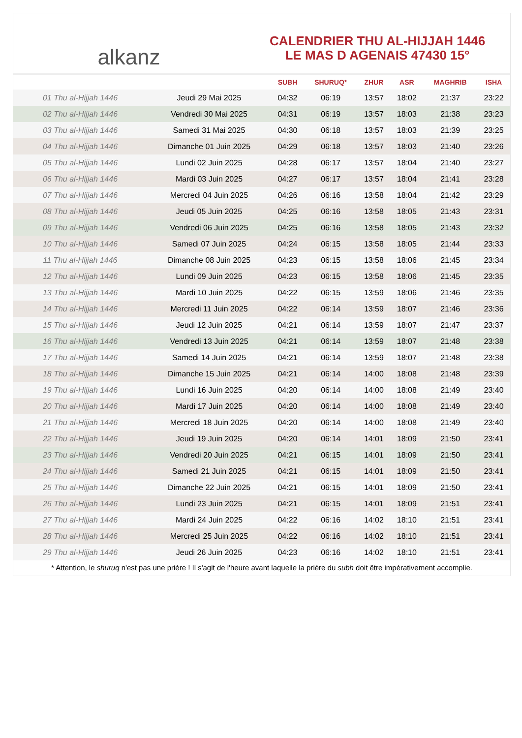alkanz
CALENDRIER THU AL-HIJJAH 1446
LE MAS D AGENAIS 47430 15°
| | | SUBH | SHURUQ* | ZHUR | ASR | MAGHRIB | ISHA |
| --- | --- | --- | --- | --- | --- | --- | --- |
| 01 Thu al-Hijjah 1446 | Jeudi 29 Mai 2025 | 04:32 | 06:19 | 13:57 | 18:02 | 21:37 | 23:22 |
| 02 Thu al-Hijjah 1446 | Vendredi 30 Mai 2025 | 04:31 | 06:19 | 13:57 | 18:03 | 21:38 | 23:23 |
| 03 Thu al-Hijjah 1446 | Samedi 31 Mai 2025 | 04:30 | 06:18 | 13:57 | 18:03 | 21:39 | 23:25 |
| 04 Thu al-Hijjah 1446 | Dimanche 01 Juin 2025 | 04:29 | 06:18 | 13:57 | 18:03 | 21:40 | 23:26 |
| 05 Thu al-Hijjah 1446 | Lundi 02 Juin 2025 | 04:28 | 06:17 | 13:57 | 18:04 | 21:40 | 23:27 |
| 06 Thu al-Hijjah 1446 | Mardi 03 Juin 2025 | 04:27 | 06:17 | 13:57 | 18:04 | 21:41 | 23:28 |
| 07 Thu al-Hijjah 1446 | Mercredi 04 Juin 2025 | 04:26 | 06:16 | 13:58 | 18:04 | 21:42 | 23:29 |
| 08 Thu al-Hijjah 1446 | Jeudi 05 Juin 2025 | 04:25 | 06:16 | 13:58 | 18:05 | 21:43 | 23:31 |
| 09 Thu al-Hijjah 1446 | Vendredi 06 Juin 2025 | 04:25 | 06:16 | 13:58 | 18:05 | 21:43 | 23:32 |
| 10 Thu al-Hijjah 1446 | Samedi 07 Juin 2025 | 04:24 | 06:15 | 13:58 | 18:05 | 21:44 | 23:33 |
| 11 Thu al-Hijjah 1446 | Dimanche 08 Juin 2025 | 04:23 | 06:15 | 13:58 | 18:06 | 21:45 | 23:34 |
| 12 Thu al-Hijjah 1446 | Lundi 09 Juin 2025 | 04:23 | 06:15 | 13:58 | 18:06 | 21:45 | 23:35 |
| 13 Thu al-Hijjah 1446 | Mardi 10 Juin 2025 | 04:22 | 06:15 | 13:59 | 18:06 | 21:46 | 23:35 |
| 14 Thu al-Hijjah 1446 | Mercredi 11 Juin 2025 | 04:22 | 06:14 | 13:59 | 18:07 | 21:46 | 23:36 |
| 15 Thu al-Hijjah 1446 | Jeudi 12 Juin 2025 | 04:21 | 06:14 | 13:59 | 18:07 | 21:47 | 23:37 |
| 16 Thu al-Hijjah 1446 | Vendredi 13 Juin 2025 | 04:21 | 06:14 | 13:59 | 18:07 | 21:48 | 23:38 |
| 17 Thu al-Hijjah 1446 | Samedi 14 Juin 2025 | 04:21 | 06:14 | 13:59 | 18:07 | 21:48 | 23:38 |
| 18 Thu al-Hijjah 1446 | Dimanche 15 Juin 2025 | 04:21 | 06:14 | 14:00 | 18:08 | 21:48 | 23:39 |
| 19 Thu al-Hijjah 1446 | Lundi 16 Juin 2025 | 04:20 | 06:14 | 14:00 | 18:08 | 21:49 | 23:40 |
| 20 Thu al-Hijjah 1446 | Mardi 17 Juin 2025 | 04:20 | 06:14 | 14:00 | 18:08 | 21:49 | 23:40 |
| 21 Thu al-Hijjah 1446 | Mercredi 18 Juin 2025 | 04:20 | 06:14 | 14:00 | 18:08 | 21:49 | 23:40 |
| 22 Thu al-Hijjah 1446 | Jeudi 19 Juin 2025 | 04:20 | 06:14 | 14:01 | 18:09 | 21:50 | 23:41 |
| 23 Thu al-Hijjah 1446 | Vendredi 20 Juin 2025 | 04:21 | 06:15 | 14:01 | 18:09 | 21:50 | 23:41 |
| 24 Thu al-Hijjah 1446 | Samedi 21 Juin 2025 | 04:21 | 06:15 | 14:01 | 18:09 | 21:50 | 23:41 |
| 25 Thu al-Hijjah 1446 | Dimanche 22 Juin 2025 | 04:21 | 06:15 | 14:01 | 18:09 | 21:50 | 23:41 |
| 26 Thu al-Hijjah 1446 | Lundi 23 Juin 2025 | 04:21 | 06:15 | 14:01 | 18:09 | 21:51 | 23:41 |
| 27 Thu al-Hijjah 1446 | Mardi 24 Juin 2025 | 04:22 | 06:16 | 14:02 | 18:10 | 21:51 | 23:41 |
| 28 Thu al-Hijjah 1446 | Mercredi 25 Juin 2025 | 04:22 | 06:16 | 14:02 | 18:10 | 21:51 | 23:41 |
| 29 Thu al-Hijjah 1446 | Jeudi 26 Juin 2025 | 04:23 | 06:16 | 14:02 | 18:10 | 21:51 | 23:41 |
* Attention, le shuruq n'est pas une prière ! Il s'agit de l'heure avant laquelle la prière du subh doit être impérativement accomplie.